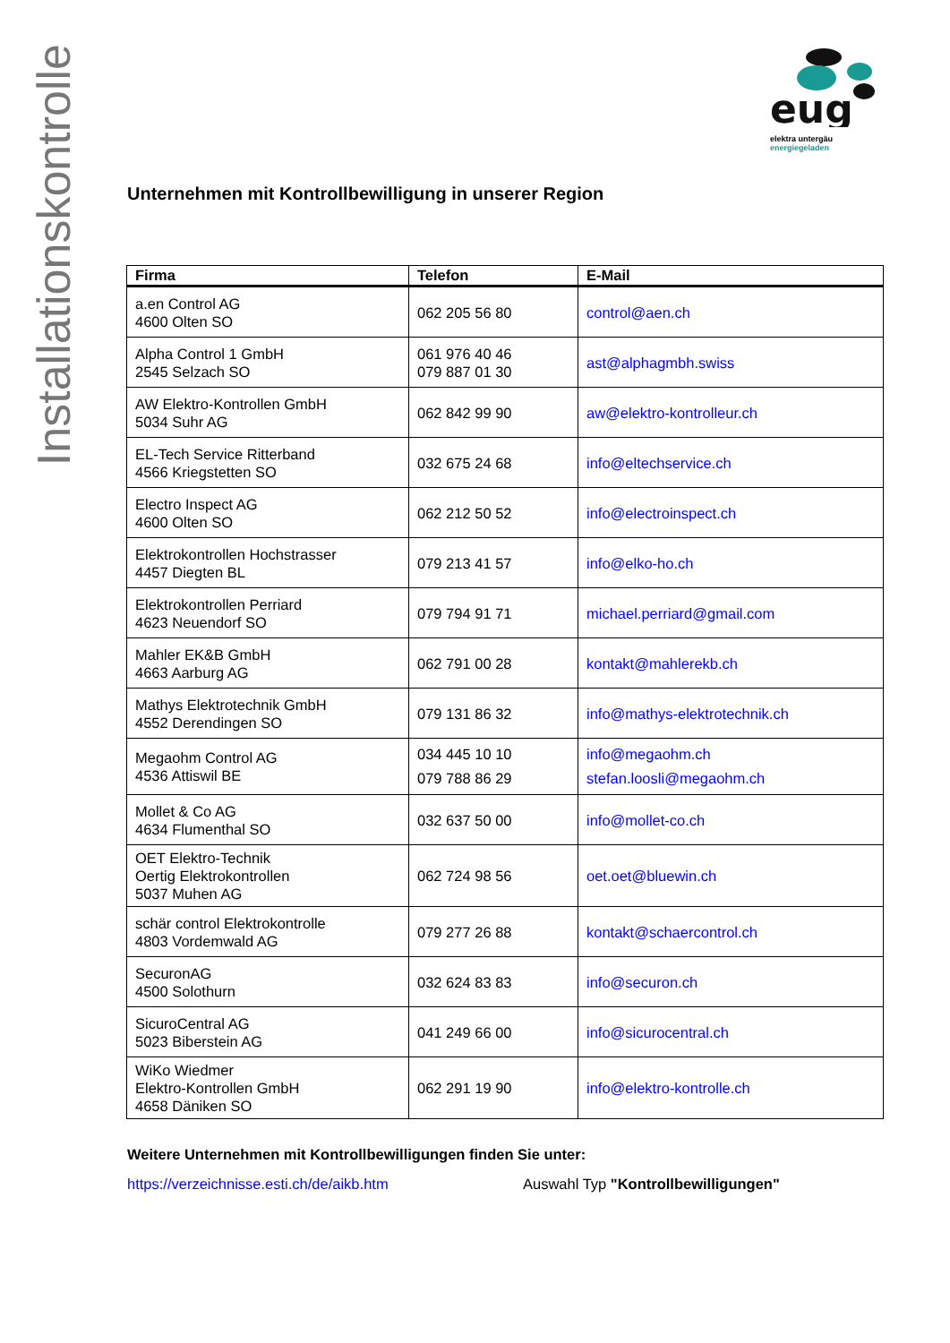Installationskontrolle
eug
elektra untergäu
energiegeladen
Unternehmen mit Kontrollbewilligung in unserer Region
| Firma | Telefon | E-Mail |
| --- | --- | --- |
| a.en Control AG 4600 Olten SO | 062 205 56 80 | control@aen.ch |
| Alpha Control 1 GmbH 2545 Selzach SO | 061 976 40 46 079 887 01 30 | ast@alphagmbh.swiss |
| AW Elektro-Kontrollen GmbH 5034 Suhr AG | 062 842 99 90 | aw@elektro-kontrolleur.ch |
| EL-Tech Service Ritterband 4566 Kriegstetten SO | 032 675 24 68 | info@eltechservice.ch |
| Electro Inspect AG 4600 Olten SO | 062 212 50 52 | info@electroinspect.ch |
| Elektrokontrollen Hochstrasser 4457 Diegten BL | 079 213 41 57 | info@elko-ho.ch |
| Elektrokontrollen Perriard 4623 Neuendorf SO | 079 794 91 71 | michael.perriard@gmail.com |
| Mahler EK&B GmbH 4663 Aarburg AG | 062 791 00 28 | kontakt@mahlerekb.ch |
| Mathys Elektrotechnik GmbH 4552 Derendingen SO | 079 131 86 32 | info@mathys-elektrotechnik.ch |
| Megaohm Control AG 4536 Attiswil BE | 034 445 10 10 079 788 86 29 | info@megaohm.ch stefan.loosli@megaohm.ch |
| Mollet & Co AG 4634 Flumenthal SO | 032 637 50 00 | info@mollet-co.ch |
| OET Elektro-Technik Oertig Elektrokontrollen 5037 Muhen AG | 062 724 98 56 | oet.oet@bluewin.ch |
| schär control Elektrokontrolle 4803 Vordemwald AG | 079 277 26 88 | kontakt@schaercontrol.ch |
| SecuronAG 4500 Solothurn | 032 624 83 83 | info@securon.ch |
| SicuroCentral AG 5023 Biberstein AG | 041 249 66 00 | info@sicurocentral.ch |
| WiKo Wiedmer Elektro-Kontrollen GmbH 4658 Däniken SO | 062 291 19 90 | info@elektro-kontrolle.ch |
Weitere Unternehmen mit Kontrollbewilligungen finden Sie unter:
https://verzeichnisse.esti.ch/de/aikb.htm Auswahl Typ "Kontrollbewilligungen"